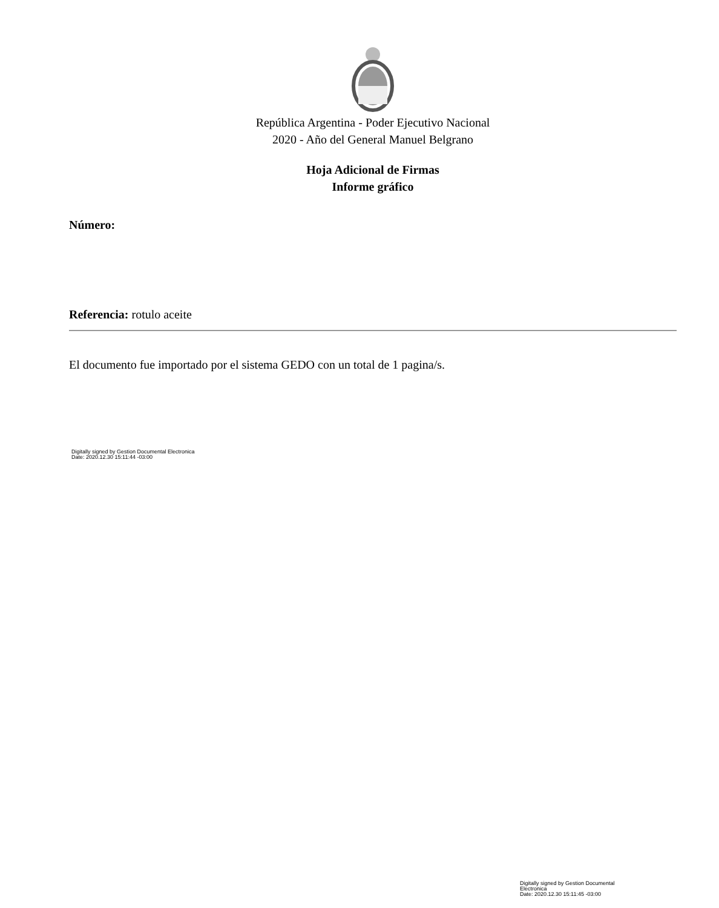República Argentina - Poder Ejecutivo Nacional
2020 - Año del General Manuel Belgrano
Hoja Adicional de Firmas
Informe gráfico
Número:
Referencia: rotulo aceite
El documento fue importado por el sistema GEDO con un total de 1 pagina/s.
Digitally signed by Gestion Documental Electronica
Date: 2020.12.30 15:11:44 -03:00
Digitally signed by Gestion Documental
Electronica
Date: 2020.12.30 15:11:45 -03:00